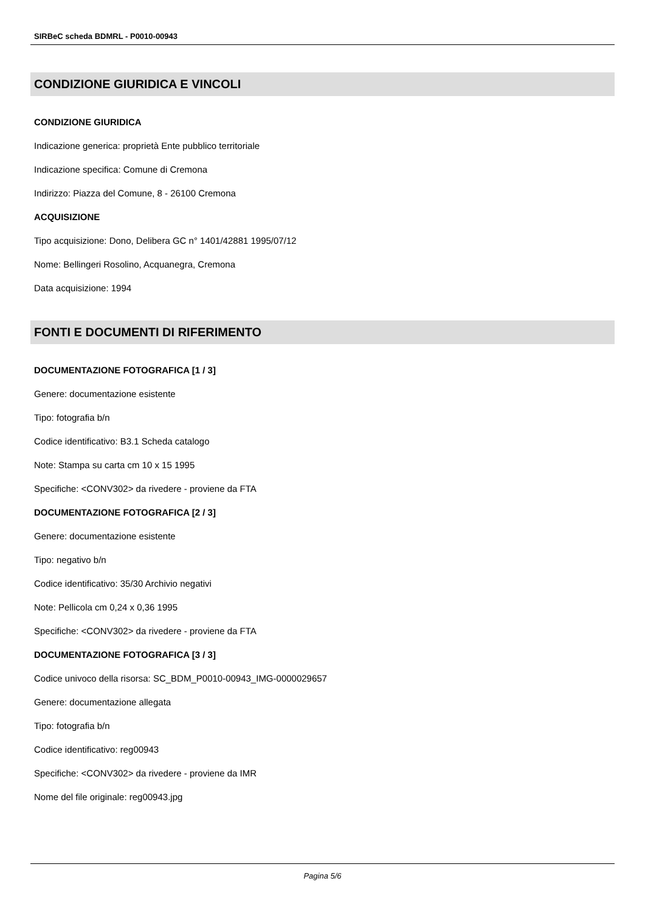SIRBeC scheda BDMRL - P0010-00943
CONDIZIONE GIURIDICA E VINCOLI
CONDIZIONE GIURIDICA
Indicazione generica: proprietà Ente pubblico territoriale
Indicazione specifica: Comune di Cremona
Indirizzo: Piazza del Comune, 8 - 26100 Cremona
ACQUISIZIONE
Tipo acquisizione: Dono, Delibera GC n° 1401/42881 1995/07/12
Nome: Bellingeri Rosolino, Acquanegra, Cremona
Data acquisizione: 1994
FONTI E DOCUMENTI DI RIFERIMENTO
DOCUMENTAZIONE FOTOGRAFICA [1 / 3]
Genere: documentazione esistente
Tipo: fotografia b/n
Codice identificativo: B3.1 Scheda catalogo
Note: Stampa su carta cm 10 x 15 1995
Specifiche: <CONV302> da rivedere - proviene da FTA
DOCUMENTAZIONE FOTOGRAFICA [2 / 3]
Genere: documentazione esistente
Tipo: negativo b/n
Codice identificativo: 35/30 Archivio negativi
Note: Pellicola cm 0,24 x 0,36 1995
Specifiche: <CONV302> da rivedere - proviene da FTA
DOCUMENTAZIONE FOTOGRAFICA [3 / 3]
Codice univoco della risorsa: SC_BDM_P0010-00943_IMG-0000029657
Genere: documentazione allegata
Tipo: fotografia b/n
Codice identificativo: reg00943
Specifiche: <CONV302> da rivedere - proviene da IMR
Nome del file originale: reg00943.jpg
Pagina 5/6